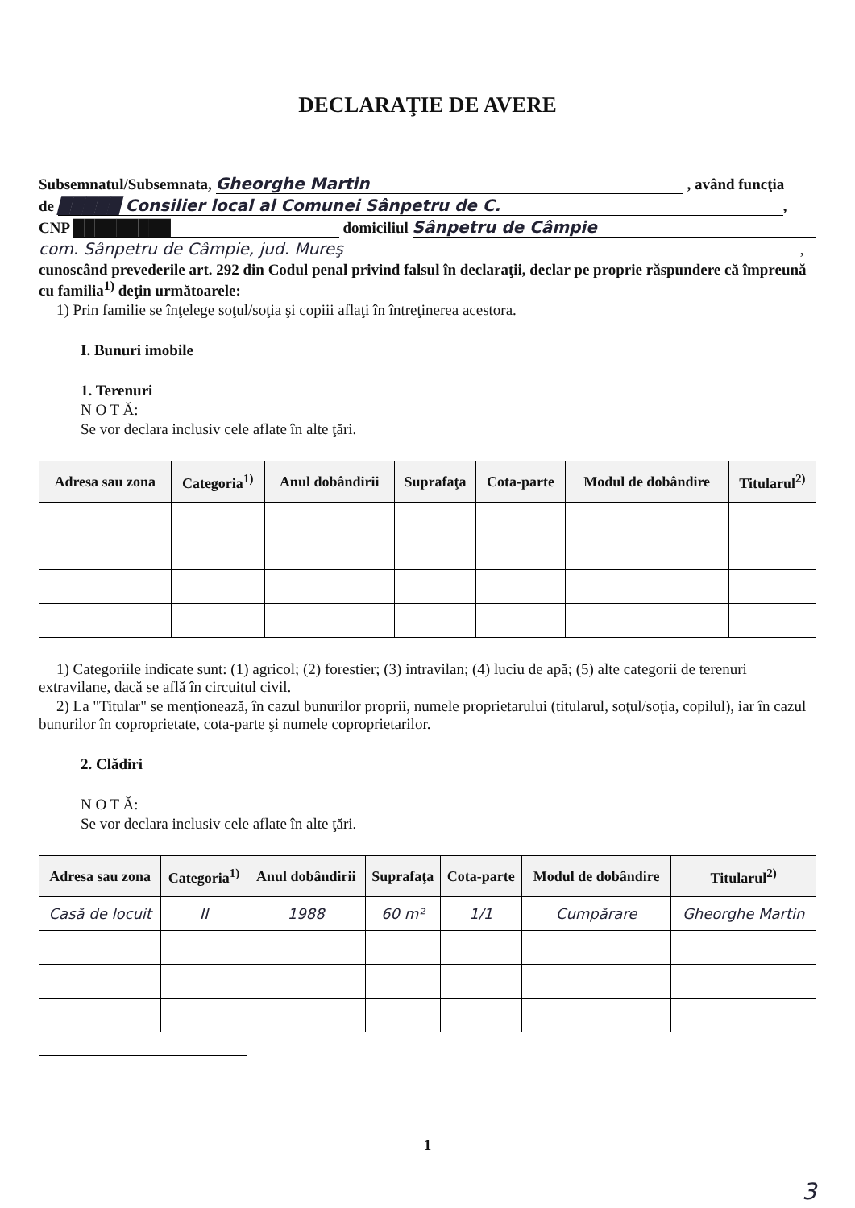DECLARAŢIE DE AVERE
Subsemnatul/Subsemnata, Gheorghe Martin , având funcţia
de █████ Consilier local al Comunei Sânpetru de C.,
CNP █████████ domiciliul Sânpetru de Câmpie
com. Sânpetru de Câmpie, jud. Mureş ,
cunoscând prevederile art. 292 din Codul penal privind falsul în declaraţii, declar pe proprie răspundere că împreună cu familia<sup>1)</sup> deţin următoarele:
1) Prin familie se înţelege soţul/soţia şi copiii aflaţi în întreţinerea acestora.
I. Bunuri imobile
1. Terenuri
N O T Ă:
Se vor declara inclusiv cele aflate în alte ţări.
| Adresa sau zona | Categoria<sup>1)</sup> | Anul dobândirii | Suprafaţa | Cota-parte | Modul de dobândire | Titularul<sup>2)</sup> |
| --- | --- | --- | --- | --- | --- | --- |
1) Categoriile indicate sunt: (1) agricol; (2) forestier; (3) intravilan; (4) luciu de apă; (5) alte categorii de terenuri extravilane, dacă se află în circuitul civil.
2) La "Titular" se menţionează, în cazul bunurilor proprii, numele proprietarului (titularul, soţul/soţia, copilul), iar în cazul bunurilor în coproprietate, cota-parte şi numele coproprietarilor.
2. Clădiri
N O T Ă:
Se vor declara inclusiv cele aflate în alte ţări.
| Adresa sau zona | Categoria<sup>1)</sup> | Anul dobândirii | Suprafaţa | Cota-parte | Modul de dobândire | Titularul<sup>2)</sup> |
| --- | --- | --- | --- | --- | --- | --- |
| Casă de locuit | II | 1988 | 60 m² | 1/1 | Cumpărare | Gheorghe Martin |
1
3